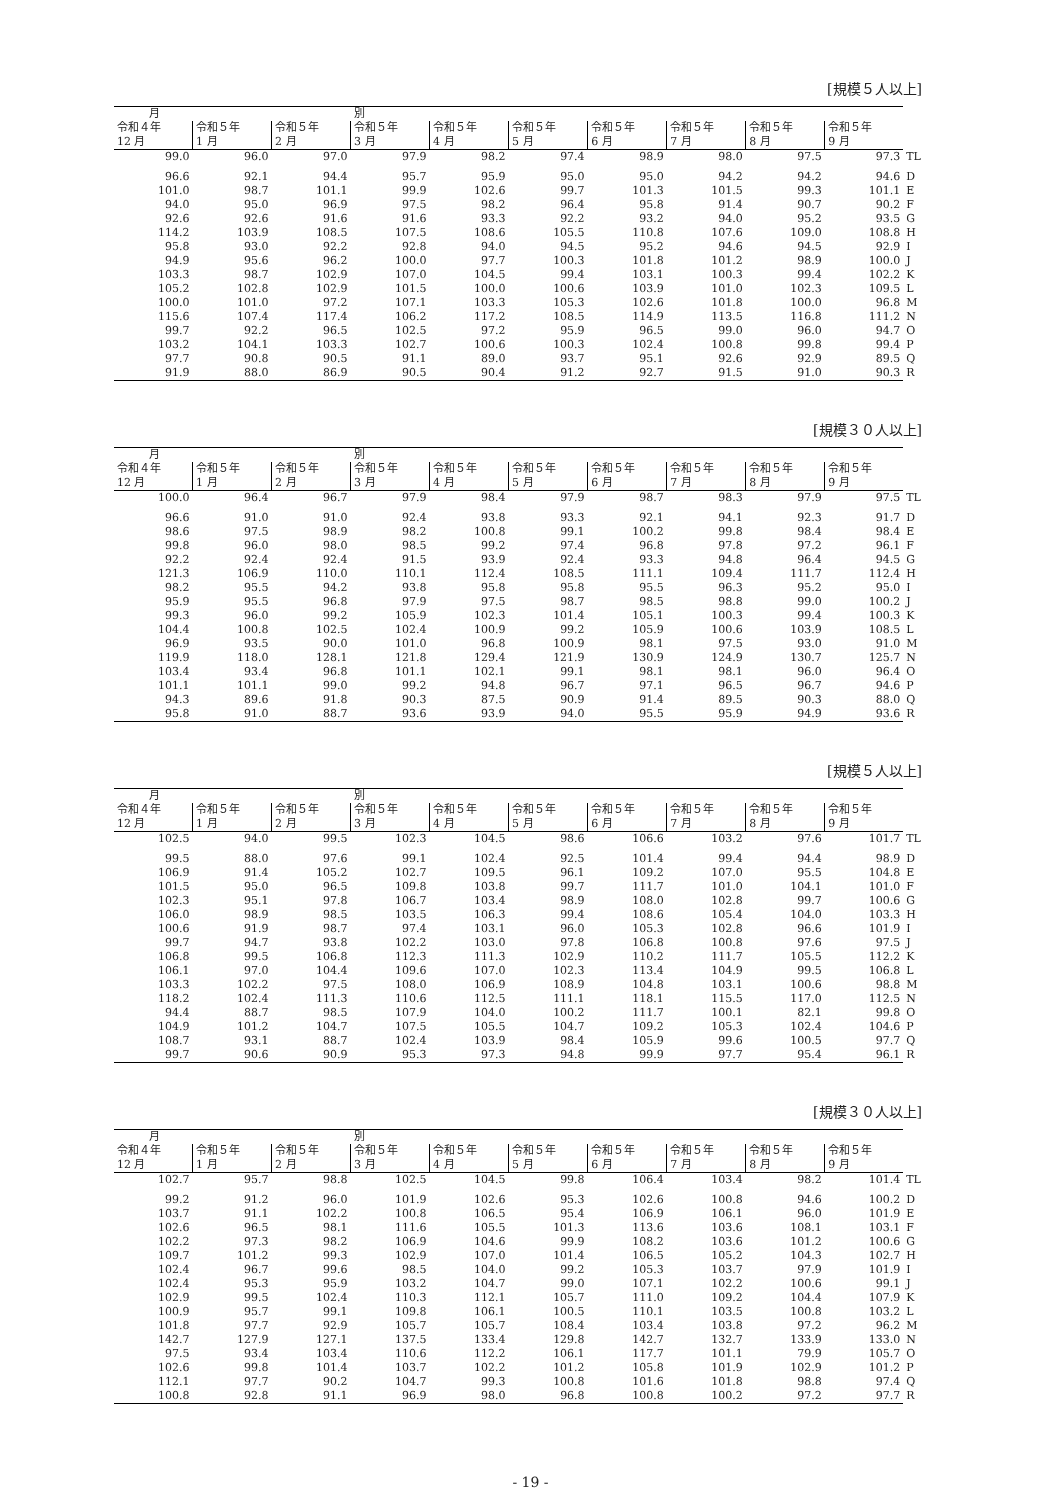[規模５人以上]
| 月 | | | 別 | | | | | | | |
| 令和４年 | 令和５年 | 令和５年 | 令和５年 | 令和５年 | 令和５年 | 令和５年 | 令和５年 | 令和５年 | 令和５年 | |
| 12 月 | 1 月 | 2 月 | 3 月 | 4 月 | 5 月 | 6 月 | 7 月 | 8 月 | 9 月 | |
| 99.0 | 96.0 | 97.0 | 97.9 | 98.2 | 97.4 | 98.9 | 98.0 | 97.5 | 97.3 | TL |
| 96.6 | 92.1 | 94.4 | 95.7 | 95.9 | 95.0 | 95.0 | 94.2 | 94.2 | 94.6 | D |
| 101.0 | 98.7 | 101.1 | 99.9 | 102.6 | 99.7 | 101.3 | 101.5 | 99.3 | 101.1 | E |
| 94.0 | 95.0 | 96.9 | 97.5 | 98.2 | 96.4 | 95.8 | 91.4 | 90.7 | 90.2 | F |
| 92.6 | 92.6 | 91.6 | 91.6 | 93.3 | 92.2 | 93.2 | 94.0 | 95.2 | 93.5 | G |
| 114.2 | 103.9 | 108.5 | 107.5 | 108.6 | 105.5 | 110.8 | 107.6 | 109.0 | 108.8 | H |
| 95.8 | 93.0 | 92.2 | 92.8 | 94.0 | 94.5 | 95.2 | 94.6 | 94.5 | 92.9 | I |
| 94.9 | 95.6 | 96.2 | 100.0 | 97.7 | 100.3 | 101.8 | 101.2 | 98.9 | 100.0 | J |
| 103.3 | 98.7 | 102.9 | 107.0 | 104.5 | 99.4 | 103.1 | 100.3 | 99.4 | 102.2 | K |
| 105.2 | 102.8 | 102.9 | 101.5 | 100.0 | 100.6 | 103.9 | 101.0 | 102.3 | 109.5 | L |
| 100.0 | 101.0 | 97.2 | 107.1 | 103.3 | 105.3 | 102.6 | 101.8 | 100.0 | 96.8 | M |
| 115.6 | 107.4 | 117.4 | 106.2 | 117.2 | 108.5 | 114.9 | 113.5 | 116.8 | 111.2 | N |
| 99.7 | 92.2 | 96.5 | 102.5 | 97.2 | 95.9 | 96.5 | 99.0 | 96.0 | 94.7 | O |
| 103.2 | 104.1 | 103.3 | 102.7 | 100.6 | 100.3 | 102.4 | 100.8 | 99.8 | 99.4 | P |
| 97.7 | 90.8 | 90.5 | 91.1 | 89.0 | 93.7 | 95.1 | 92.6 | 92.9 | 89.5 | Q |
| 91.9 | 88.0 | 86.9 | 90.5 | 90.4 | 91.2 | 92.7 | 91.5 | 91.0 | 90.3 | R |
[規模３０人以上]
| 月 | | | 別 | | | | | | | |
| 令和４年 | 令和５年 | 令和５年 | 令和５年 | 令和５年 | 令和５年 | 令和５年 | 令和５年 | 令和５年 | 令和５年 | |
| 12 月 | 1 月 | 2 月 | 3 月 | 4 月 | 5 月 | 6 月 | 7 月 | 8 月 | 9 月 | |
| 100.0 | 96.4 | 96.7 | 97.9 | 98.4 | 97.9 | 98.7 | 98.3 | 97.9 | 97.5 | TL |
| 96.6 | 91.0 | 91.0 | 92.4 | 93.8 | 93.3 | 92.1 | 94.1 | 92.3 | 91.7 | D |
| 98.6 | 97.5 | 98.9 | 98.2 | 100.8 | 99.1 | 100.2 | 99.8 | 98.4 | 98.4 | E |
| 99.8 | 96.0 | 98.0 | 98.5 | 99.2 | 97.4 | 96.8 | 97.8 | 97.2 | 96.1 | F |
| 92.2 | 92.4 | 92.4 | 91.5 | 93.9 | 92.4 | 93.3 | 94.8 | 96.4 | 94.5 | G |
| 121.3 | 106.9 | 110.0 | 110.1 | 112.4 | 108.5 | 111.1 | 109.4 | 111.7 | 112.4 | H |
| 98.2 | 95.5 | 94.2 | 93.8 | 95.8 | 95.8 | 95.5 | 96.3 | 95.2 | 95.0 | I |
| 95.9 | 95.5 | 96.8 | 97.9 | 97.5 | 98.7 | 98.5 | 98.8 | 99.0 | 100.2 | J |
| 99.3 | 96.0 | 99.2 | 105.9 | 102.3 | 101.4 | 105.1 | 100.3 | 99.4 | 100.3 | K |
| 104.4 | 100.8 | 102.5 | 102.4 | 100.9 | 99.2 | 105.9 | 100.6 | 103.9 | 108.5 | L |
| 96.9 | 93.5 | 90.0 | 101.0 | 96.8 | 100.9 | 98.1 | 97.5 | 93.0 | 91.0 | M |
| 119.9 | 118.0 | 128.1 | 121.8 | 129.4 | 121.9 | 130.9 | 124.9 | 130.7 | 125.7 | N |
| 103.4 | 93.4 | 96.8 | 101.1 | 102.1 | 99.1 | 98.1 | 98.1 | 96.0 | 96.4 | O |
| 101.1 | 101.1 | 99.0 | 99.2 | 94.8 | 96.7 | 97.1 | 96.5 | 96.7 | 94.6 | P |
| 94.3 | 89.6 | 91.8 | 90.3 | 87.5 | 90.9 | 91.4 | 89.5 | 90.3 | 88.0 | Q |
| 95.8 | 91.0 | 88.7 | 93.6 | 93.9 | 94.0 | 95.5 | 95.9 | 94.9 | 93.6 | R |
[規模５人以上]
| 月 | | | 別 | | | | | | | |
| 令和４年 | 令和５年 | 令和５年 | 令和５年 | 令和５年 | 令和５年 | 令和５年 | 令和５年 | 令和５年 | 令和５年 | |
| 12 月 | 1 月 | 2 月 | 3 月 | 4 月 | 5 月 | 6 月 | 7 月 | 8 月 | 9 月 | |
| 102.5 | 94.0 | 99.5 | 102.3 | 104.5 | 98.6 | 106.6 | 103.2 | 97.6 | 101.7 | TL |
| 99.5 | 88.0 | 97.6 | 99.1 | 102.4 | 92.5 | 101.4 | 99.4 | 94.4 | 98.9 | D |
| 106.9 | 91.4 | 105.2 | 102.7 | 109.5 | 96.1 | 109.2 | 107.0 | 95.5 | 104.8 | E |
| 101.5 | 95.0 | 96.5 | 109.8 | 103.8 | 99.7 | 111.7 | 101.0 | 104.1 | 101.0 | F |
| 102.3 | 95.1 | 97.8 | 106.7 | 103.4 | 98.9 | 108.0 | 102.8 | 99.7 | 100.6 | G |
| 106.0 | 98.9 | 98.5 | 103.5 | 106.3 | 99.4 | 108.6 | 105.4 | 104.0 | 103.3 | H |
| 100.6 | 91.9 | 98.7 | 97.4 | 103.1 | 96.0 | 105.3 | 102.8 | 96.6 | 101.9 | I |
| 99.7 | 94.7 | 93.8 | 102.2 | 103.0 | 97.8 | 106.8 | 100.8 | 97.6 | 97.5 | J |
| 106.8 | 99.5 | 106.8 | 112.3 | 111.3 | 102.9 | 110.2 | 111.7 | 105.5 | 112.2 | K |
| 106.1 | 97.0 | 104.4 | 109.6 | 107.0 | 102.3 | 113.4 | 104.9 | 99.5 | 106.8 | L |
| 103.3 | 102.2 | 97.5 | 108.0 | 106.9 | 108.9 | 104.8 | 103.1 | 100.6 | 98.8 | M |
| 118.2 | 102.4 | 111.3 | 110.6 | 112.5 | 111.1 | 118.1 | 115.5 | 117.0 | 112.5 | N |
| 94.4 | 88.7 | 98.5 | 107.9 | 104.0 | 100.2 | 111.7 | 100.1 | 82.1 | 99.8 | O |
| 104.9 | 101.2 | 104.7 | 107.5 | 105.5 | 104.7 | 109.2 | 105.3 | 102.4 | 104.6 | P |
| 108.7 | 93.1 | 88.7 | 102.4 | 103.9 | 98.4 | 105.9 | 99.6 | 100.5 | 97.7 | Q |
| 99.7 | 90.6 | 90.9 | 95.3 | 97.3 | 94.8 | 99.9 | 97.7 | 95.4 | 96.1 | R |
[規模３０人以上]
| 月 | | | 別 | | | | | | | |
| 令和４年 | 令和５年 | 令和５年 | 令和５年 | 令和５年 | 令和５年 | 令和５年 | 令和５年 | 令和５年 | 令和５年 | |
| 12 月 | 1 月 | 2 月 | 3 月 | 4 月 | 5 月 | 6 月 | 7 月 | 8 月 | 9 月 | |
| 102.7 | 95.7 | 98.8 | 102.5 | 104.5 | 99.8 | 106.4 | 103.4 | 98.2 | 101.4 | TL |
| 99.2 | 91.2 | 96.0 | 101.9 | 102.6 | 95.3 | 102.6 | 100.8 | 94.6 | 100.2 | D |
| 103.7 | 91.1 | 102.2 | 100.8 | 106.5 | 95.4 | 106.9 | 106.1 | 96.0 | 101.9 | E |
| 102.6 | 96.5 | 98.1 | 111.6 | 105.5 | 101.3 | 113.6 | 103.6 | 108.1 | 103.1 | F |
| 102.2 | 97.3 | 98.2 | 106.9 | 104.6 | 99.9 | 108.2 | 103.6 | 101.2 | 100.6 | G |
| 109.7 | 101.2 | 99.3 | 102.9 | 107.0 | 101.4 | 106.5 | 105.2 | 104.3 | 102.7 | H |
| 102.4 | 96.7 | 99.6 | 98.5 | 104.0 | 99.2 | 105.3 | 103.7 | 97.9 | 101.9 | I |
| 102.4 | 95.3 | 95.9 | 103.2 | 104.7 | 99.0 | 107.1 | 102.2 | 100.6 | 99.1 | J |
| 102.9 | 99.5 | 102.4 | 110.3 | 112.1 | 105.7 | 111.0 | 109.2 | 104.4 | 107.9 | K |
| 100.9 | 95.7 | 99.1 | 109.8 | 106.1 | 100.5 | 110.1 | 103.5 | 100.8 | 103.2 | L |
| 101.8 | 97.7 | 92.9 | 105.7 | 105.7 | 108.4 | 103.4 | 103.8 | 97.2 | 96.2 | M |
| 142.7 | 127.9 | 127.1 | 137.5 | 133.4 | 129.8 | 142.7 | 132.7 | 133.9 | 133.0 | N |
| 97.5 | 93.4 | 103.4 | 110.6 | 112.2 | 106.1 | 117.7 | 101.1 | 79.9 | 105.7 | O |
| 102.6 | 99.8 | 101.4 | 103.7 | 102.2 | 101.2 | 105.8 | 101.9 | 102.9 | 101.2 | P |
| 112.1 | 97.7 | 90.2 | 104.7 | 99.3 | 100.8 | 101.6 | 101.8 | 98.8 | 97.4 | Q |
| 100.8 | 92.8 | 91.1 | 96.9 | 98.0 | 96.8 | 100.8 | 100.2 | 97.2 | 97.7 | R |
- 19 -